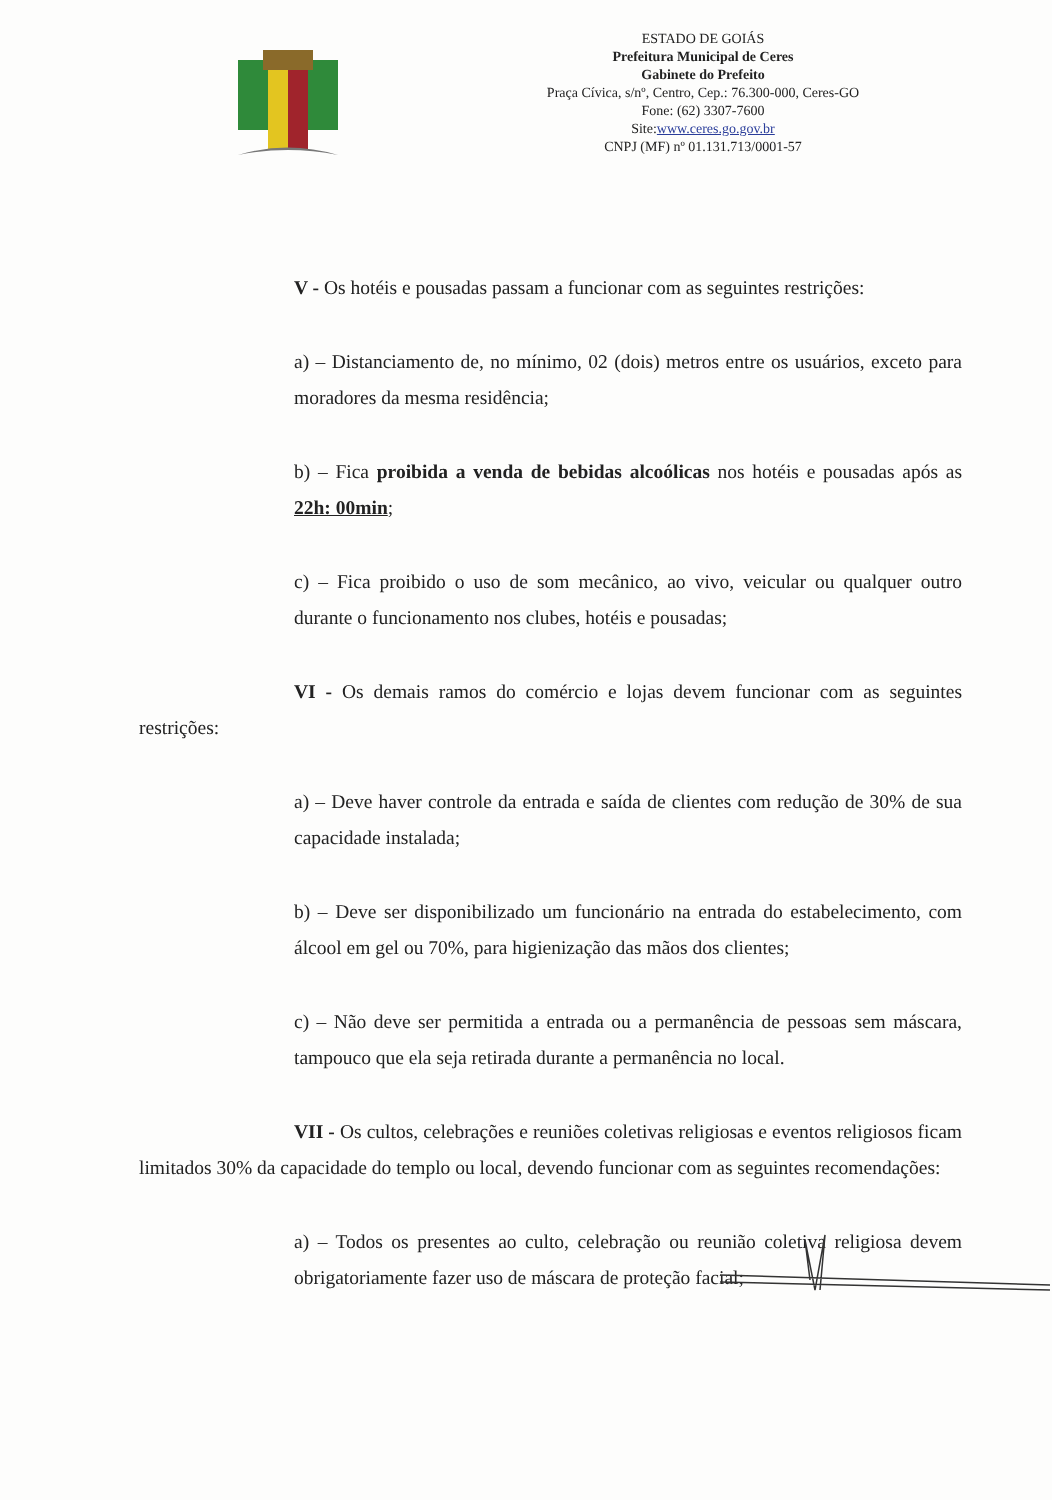ESTADO DE GOIÁS
Prefeitura Municipal de Ceres
Gabinete do Prefeito
Praça Cívica, s/nº, Centro, Cep.: 76.300-000, Ceres-GO
Fone: (62) 3307-7600
Site:www.ceres.go.gov.br
CNPJ (MF) nº 01.131.713/0001-57
V - Os hotéis e pousadas passam a funcionar com as seguintes restrições:
a) – Distanciamento de, no mínimo, 02 (dois) metros entre os usuários, exceto para moradores da mesma residência;
b) – Fica proibida a venda de bebidas alcoólicas nos hotéis e pousadas após as 22h: 00min;
c) – Fica proibido o uso de som mecânico, ao vivo, veicular ou qualquer outro durante o funcionamento nos clubes, hotéis e pousadas;
VI - Os demais ramos do comércio e lojas devem funcionar com as seguintes restrições:
a) – Deve haver controle da entrada e saída de clientes com redução de 30% de sua capacidade instalada;
b) – Deve ser disponibilizado um funcionário na entrada do estabelecimento, com álcool em gel ou 70%, para higienização das mãos dos clientes;
c) – Não deve ser permitida a entrada ou a permanência de pessoas sem máscara, tampouco que ela seja retirada durante a permanência no local.
VII - Os cultos, celebrações e reuniões coletivas religiosas e eventos religiosos ficam limitados 30% da capacidade do templo ou local, devendo funcionar com as seguintes recomendações:
a) – Todos os presentes ao culto, celebração ou reunião coletiva religiosa devem obrigatoriamente fazer uso de máscara de proteção facial;